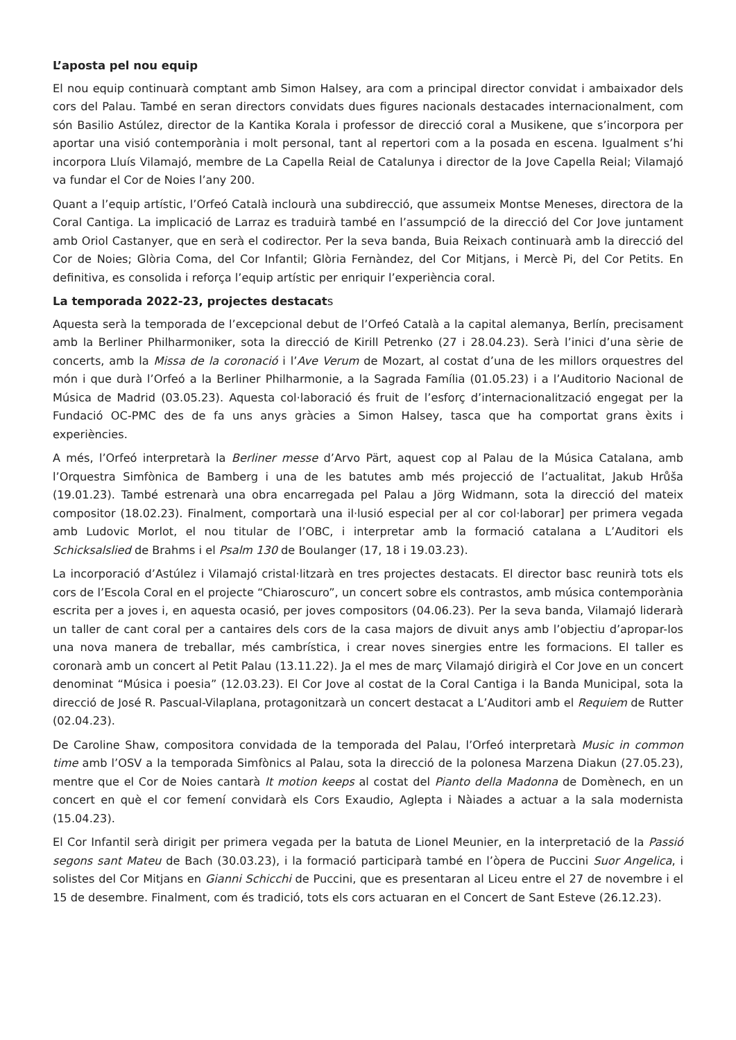L’aposta pel nou equip
El nou equip continuarà comptant amb Simon Halsey, ara com a principal director convidat i ambaixador dels cors del Palau. També en seran directors convidats dues figures nacionals destacades internacionalment, com són Basilio Astúlez, director de la Kantika Korala i professor de direcció coral a Musikene, que s’incorpora per aportar una visió contemporània i molt personal, tant al repertori com a la posada en escena. Igualment s’hi incorpora Lluís Vilamajó, membre de La Capella Reial de Catalunya i director de la Jove Capella Reial; Vilamajó va fundar el Cor de Noies l’any 200.
Quant a l’equip artístic, l’Orfeó Català inclourà una subdirecció, que assumeix Montse Meneses, directora de la Coral Cantiga. La implicació de Larraz es traduirà també en l’assumpció de la direcció del Cor Jove juntament amb Oriol Castanyer, que en serà el codirector. Per la seva banda, Buia Reixach continuarà amb la direcció del Cor de Noies; Glòria Coma, del Cor Infantil; Glòria Fernàndez, del Cor Mitjans, i Mercè Pi, del Cor Petits. En definitiva, es consolida i reforça l’equip artístic per enriquir l’experiència coral.
La temporada 2022-23, projectes destacats
Aquesta serà la temporada de l’excepcional debut de l’Orfeó Català a la capital alemanya, Berlín, precisament amb la Berliner Philharmoniker, sota la direcció de Kirill Petrenko (27 i 28.04.23). Serà l’inici d’una sèrie de concerts, amb la Missa de la coronació i l’Ave Verum de Mozart, al costat d’una de les millors orquestres del món i que durà l’Orfeó a la Berliner Philharmonie, a la Sagrada Família (01.05.23) i a l’Auditorio Nacional de Música de Madrid (03.05.23). Aquesta col·laboració és fruit de l’esforç d’internacionalització engegat per la Fundació OC-PMC des de fa uns anys gràcies a Simon Halsey, tasca que ha comportat grans èxits i experiències.
A més, l’Orfeó interpretarà la Berliner messe d’Arvo Pärt, aquest cop al Palau de la Música Catalana, amb l’Orquestra Simfònica de Bamberg i una de les batutes amb més projecció de l’actualitat, Jakub Hrůša (19.01.23). També estrenarà una obra encarregada pel Palau a Jörg Widmann, sota la direcció del mateix compositor (18.02.23). Finalment, comportarà una il·lusió especial per al cor col·laborar] per primera vegada amb Ludovic Morlot, el nou titular de l’OBC, i interpretar amb la formació catalana a L’Auditori els Schicksalslied de Brahms i el Psalm 130 de Boulanger (17, 18 i 19.03.23).
La incorporació d’Astúlez i Vilamajó cristal·litzarà en tres projectes destacats. El director basc reunirà tots els cors de l’Escola Coral en el projecte “Chiaroscuro”, un concert sobre els contrastos, amb música contemporània escrita per a joves i, en aquesta ocasió, per joves compositors (04.06.23). Per la seva banda, Vilamajó liderarà un taller de cant coral per a cantaires dels cors de la casa majors de divuit anys amb l’objectiu d’apropar-los una nova manera de treballar, més cambrística, i crear noves sinergies entre les formacions. El taller es coronarà amb un concert al Petit Palau (13.11.22). Ja el mes de març Vilamajó dirigirà el Cor Jove en un concert denominat “Música i poesia” (12.03.23). El Cor Jove al costat de la Coral Cantiga i la Banda Municipal, sota la direcció de José R. Pascual-Vilaplana, protagonitzarà un concert destacat a L’Auditori amb el Requiem de Rutter (02.04.23).
De Caroline Shaw, compositora convidada de la temporada del Palau, l’Orfeó interpretarà Music in common time amb l’OSV a la temporada Simfònics al Palau, sota la direcció de la polonesa Marzena Diakun (27.05.23), mentre que el Cor de Noies cantarà It motion keeps al costat del Pianto della Madonna de Domènech, en un concert en què el cor femení convidarà els Cors Exaudio, Aglepta i Nàiades a actuar a la sala modernista (15.04.23).
El Cor Infantil serà dirigit per primera vegada per la batuta de Lionel Meunier, en la interpretació de la Passió segons sant Mateu de Bach (30.03.23), i la formació participarà també en l’òpera de Puccini Suor Angelica, i solistes del Cor Mitjans en Gianni Schicchi de Puccini, que es presentaran al Liceu entre el 27 de novembre i el 15 de desembre. Finalment, com és tradició, tots els cors actuaran en el Concert de Sant Esteve (26.12.23).